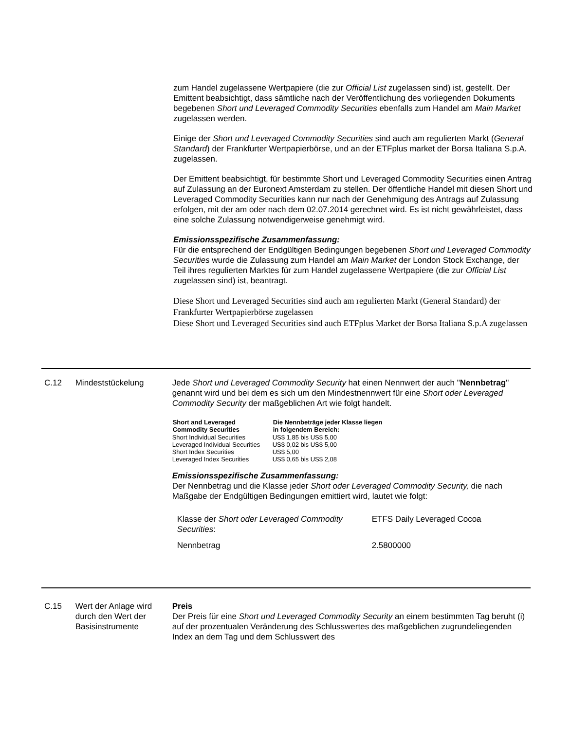zum Handel zugelassene Wertpapiere (die zur Official List zugelassen sind) ist, gestellt. Der Emittent beabsichtigt, dass sämtliche nach der Veröffentlichung des vorliegenden Dokuments begebenen Short und Leveraged Commodity Securities ebenfalls zum Handel am Main Market zugelassen werden.
Einige der Short und Leveraged Commodity Securities sind auch am regulierten Markt (General Standard) der Frankfurter Wertpapierbörse, und an der ETFplus market der Borsa Italiana S.p.A. zugelassen.
Der Emittent beabsichtigt, für bestimmte Short und Leveraged Commodity Securities einen Antrag auf Zulassung an der Euronext Amsterdam zu stellen. Der öffentliche Handel mit diesen Short und Leveraged Commodity Securities kann nur nach der Genehmigung des Antrags auf Zulassung erfolgen, mit der am oder nach dem 02.07.2014 gerechnet wird. Es ist nicht gewährleistet, dass eine solche Zulassung notwendigerweise genehmigt wird.
Emissionsspezifische Zusammenfassung:
Für die entsprechend der Endgültigen Bedingungen begebenen Short und Leveraged Commodity Securities wurde die Zulassung zum Handel am Main Market der London Stock Exchange, der Teil ihres regulierten Marktes für zum Handel zugelassene Wertpapiere (die zur Official List zugelassen sind) ist, beantragt.
Diese Short und Leveraged Securities sind auch am regulierten Markt (General Standard) der Frankfurter Wertpapierbörse zugelassen
Diese Short und Leveraged Securities sind auch ETFplus Market der Borsa Italiana S.p.A zugelassen
C.12 Mindeststückelung Jede Short und Leveraged Commodity Security hat einen Nennwert der auch "Nennbetrag" genannt wird und bei dem es sich um den Mindestnennwert für eine Short oder Leveraged Commodity Security der maßgeblichen Art wie folgt handelt.
| Short and Leveraged Commodity Securities | Die Nennbeträge jeder Klasse liegen in folgendem Bereich: |
| --- | --- |
| Short Individual Securities | US$ 1,85 bis US$ 5,00 |
| Leveraged Individual Securities | US$ 0,02 bis US$ 5,00 |
| Short Index Securities | US$ 5,00 |
| Leveraged Index Securities | US$ 0,65 bis US$ 2,08 |
Emissionsspezifische Zusammenfassung:
Der Nennbetrag und die Klasse jeder Short oder Leveraged Commodity Security, die nach Maßgabe der Endgültigen Bedingungen emittiert wird, lautet wie folgt:
| Klasse der Short oder Leveraged Commodity Securities : | ETFS Daily Leveraged Cocoa |
| Nennbetrag | 2.5800000 |
C.15 Wert der Anlage wird durch den Wert der Basisinstrumente
Preis
Der Preis für eine Short und Leveraged Commodity Security an einem bestimmten Tag beruht (i) auf der prozentualen Veränderung des Schlusswertes des maßgeblichen zugrundeliegenden Index an dem Tag und dem Schlusswert des